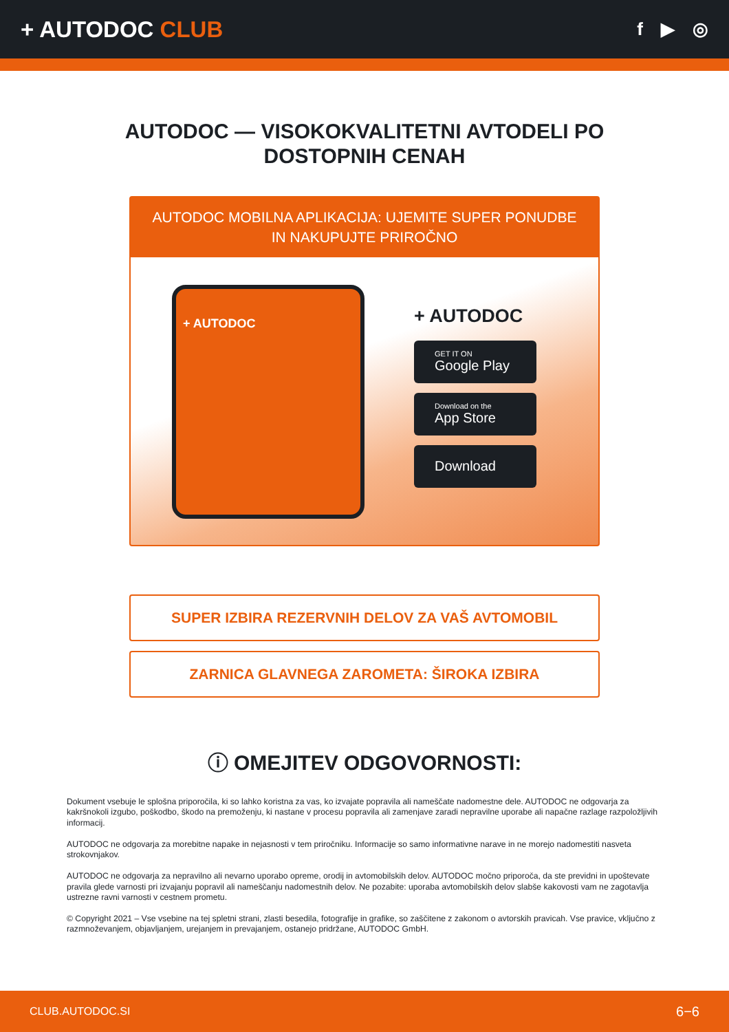+ AUTODOC CLUB
f ▶ ◎
AUTODOC — VISOKOKVALITETNI AVTODELI PO DOSTOPNIH CENAH
AUTODOC MOBILNA APLIKACIJA: UJEMITE SUPER PONUDBE IN NAKUPUJTE PRIROČNO
+ AUTODOC
+ AUTODOC
GET IT ON
Google Play
Download on the
App Store
Download
SUPER IZBIRA REZERVNIH DELOV ZA VAŠ AVTOMOBIL
ZARNICA GLAVNEGA ZAROMETA: ŠIROKA IZBIRA
ⓘ OMEJITEV ODGOVORNOSTI:
Dokument vsebuje le splošna priporočila, ki so lahko koristna za vas, ko izvajate popravila ali nameščate nadomestne dele. AUTODOC ne odgovarja za kakršnokoli izgubo, poškodbo, škodo na premoženju, ki nastane v procesu popravila ali zamenjave zaradi nepravilne uporabe ali napačne razlage razpoložljivih informacij.
AUTODOC ne odgovarja za morebitne napake in nejasnosti v tem priročniku. Informacije so samo informativne narave in ne morejo nadomestiti nasveta strokovnjakov.
AUTODOC ne odgovarja za nepravilno ali nevarno uporabo opreme, orodij in avtomobilskih delov. AUTODOC močno priporoča, da ste previdni in upoštevate pravila glede varnosti pri izvajanju popravil ali nameščanju nadomestnih delov. Ne pozabite: uporaba avtomobilskih delov slabše kakovosti vam ne zagotavlja ustrezne ravni varnosti v cestnem prometu.
© Copyright 2021 – Vse vsebine na tej spletni strani, zlasti besedila, fotografije in grafike, so zaščitene z zakonom o avtorskih pravicah. Vse pravice, vključno z razmnoževanjem, objavljanjem, urejanjem in prevajanjem, ostanejo pridržane, AUTODOC GmbH.
CLUB.AUTODOC.SI 6−6